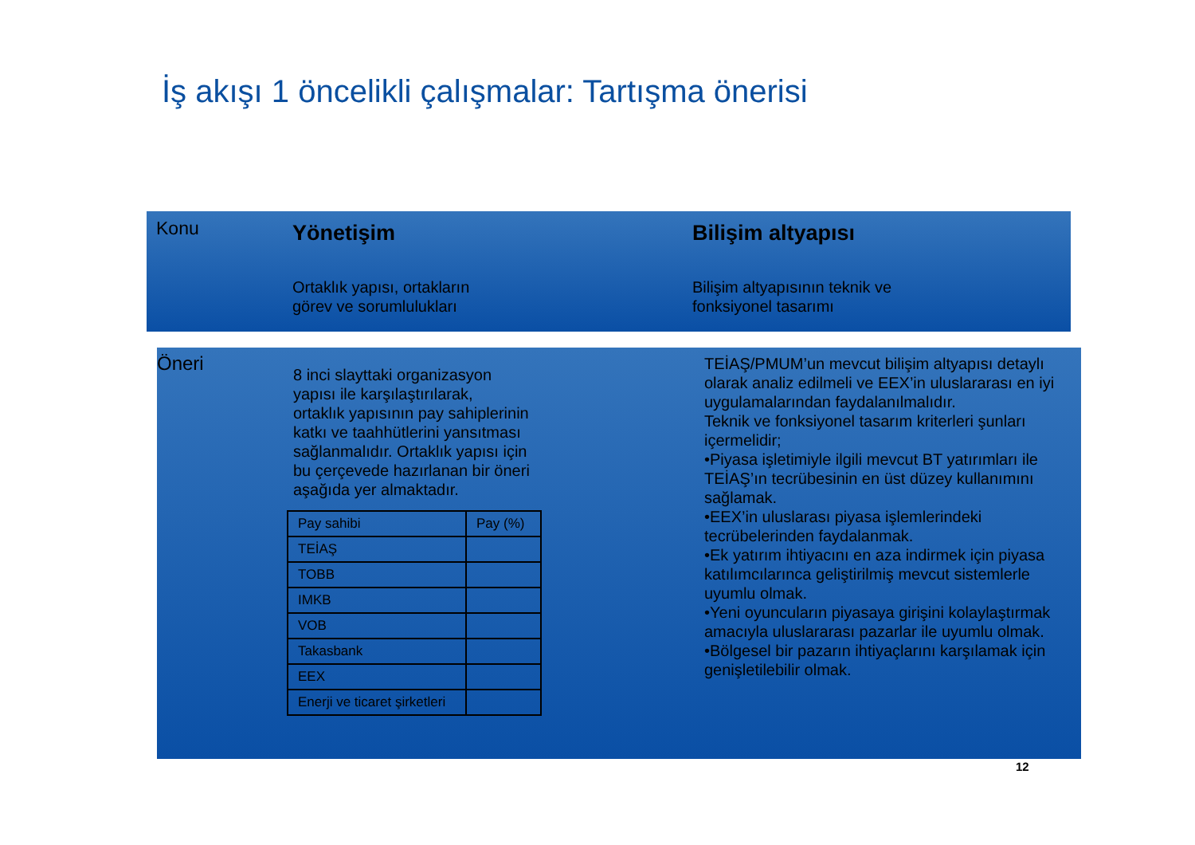İş akışı 1 öncelikli çalışmalar: Tartışma önerisi
Konu
Yönetişim
Ortaklık yapısı, ortakların
görev ve sorumlulukları
Bilişim altyapısı
Bilişim altyapısının teknik ve
fonksiyonel tasarımı
Öneri
8 inci slayttaki organizasyon
yapısı ile karşılaştırılarak,
ortaklık yapısının pay sahiplerinin
katkı ve taahhütlerini yansıtması
sağlanmalıdır. Ortaklık yapısı için
bu çerçevede hazırlanan bir öneri
aşağıda yer almaktadır.
| Pay sahibi | Pay (%) |
| TEİAŞ | |
| TOBB | |
| IMKB | |
| VOB | |
| Takasbank | |
| EEX | |
| Enerji ve ticaret şirketleri | |
TEİAŞ/PMUM’un mevcut bilişim altyapısı detaylı olarak analiz edilmeli ve EEX’in uluslararası en iyi uygulamalarından faydalanılmalıdır.
Teknik ve fonksiyonel tasarım kriterleri şunları içermelidir;
•Piyasa işletimiyle ilgili mevcut BT yatırımları ile TEİAŞ’ın tecrübesinin en üst düzey kullanımını sağlamak.
•EEX’in uluslarası piyasa işlemlerindeki tecrübelerinden faydalanmak.
•Ek yatırım ihtiyacını en aza indirmek için piyasa katılımcılarınca geliştirilmiş mevcut sistemlerle uyumlu olmak.
•Yeni oyuncuların piyasaya girişini kolaylaştırmak amacıyla uluslararası pazarlar ile uyumlu olmak.
•Bölgesel bir pazarın ihtiyaçlarını karşılamak için genişletilebilir olmak.
12